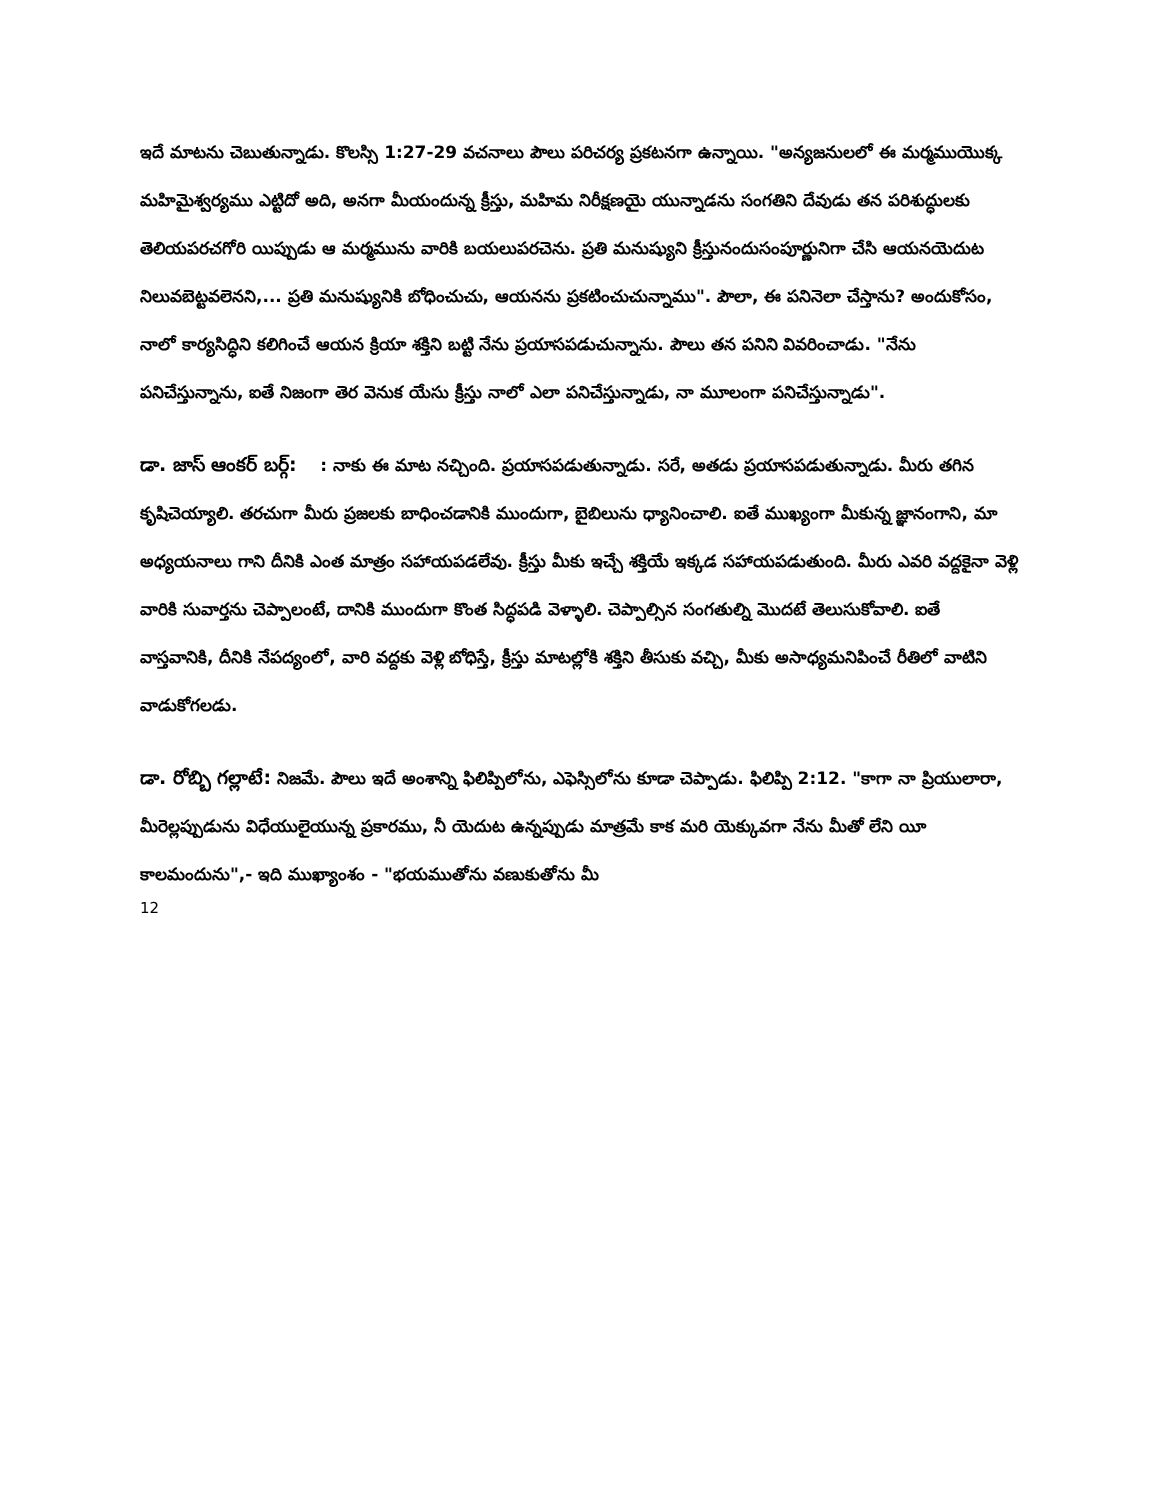ఇదే మాటను చెబుతున్నాడు. కొలస్సి 1:27-29 వచనాలు పౌలు పరిచర్య ప్రకటనగా ఉన్నాయి. "అన్యజనులలో ఈ మర్మముయొక్క మహిమైశ్వర్యము ఎట్టిదో అది, అనగా మీయందున్న క్రీస్తు, మహిమ నిరీక్షణయై యున్నాడను సంగతిని దేవుడు తన పరిశుద్ధులకు తెలియపరచగోరి యిప్పుడు ఆ మర్మమును వారికి బయలుపరచెను. ప్రతి మనుష్యుని క్రీస్తునందుసంపూర్ణునిగా చేసి ఆయనయెదుట నిలువబెట్టవలెనని,... ప్రతి మనుష్యునికి బోధించుచు, ఆయనను ప్రకటించుచున్నాము". పౌలా, ఈ పనినెలా చేస్తాను? అందుకోసం, నాలో కార్యసిద్ధిని కలిగించే ఆయన క్రియా శక్తిని బట్టి నేను ప్రయాసపడుచున్నాను. పౌలు తన పనిని వివరించాడు. "నేను పనిచేస్తున్నాను, ఐతే నిజంగా తెర వెనుక యేసు క్రీస్తు నాలో ఎలా పనిచేస్తున్నాడు, నా మూలంగా పనిచేస్తున్నాడు".
డా. జాస్ ఆంకర్ బర్గ్: : నాకు ఈ మాట నచ్చింది. ప్రయాసపడుతున్నాడు. సరే, అతడు ప్రయాసపడుతున్నాడు. మీరు తగిన కృషిచెయ్యాలి. తరచుగా మీరు ప్రజలకు బాధించడానికి ముందుగా, బైబిలును ధ్యానించాలి. ఐతే ముఖ్యంగా మీకున్న జ్ఞానంగాని, మా అధ్యయనాలు గాని దీనికి ఎంత మాత్రం సహాయపడలేవు. క్రీస్తు మీకు ఇచ్చే శక్తియే ఇక్కడ సహాయపడుతుంది. మీరు ఎవరి వద్దకైనా వెళ్లి వారికి సువార్తను చెప్పాలంటే, దానికి ముందుగా కొంత సిద్ధపడి వెళ్ళాలి. చెప్పాల్సిన సంగతుల్ని మొదటే తెలుసుకోవాలి. ఐతే వాస్తవానికి, దీనికి నేపద్యంలో, వారి వద్దకు వెళ్లి బోధిస్తే, క్రీస్తు మాటల్లోకి శక్తిని తీసుకు వచ్చి, మీకు అసాధ్యమనిపించే రీతిలో వాటిని వాడుకోగలడు.
డా. రోబ్బి గల్లాటే: నిజమే. పౌలు ఇదే అంశాన్ని ఫిలిప్పిలోను, ఎఫెస్సిలోను కూడా చెప్పాడు. ఫిలిప్పి 2:12. "కాగా నా ప్రియులారా, మీరెల్లప్పుడును విధేయులైయున్న ప్రకారము, నీ యెదుట ఉన్నప్పుడు మాత్రమే కాక మరి యెక్కువగా నేను మీతో లేని యీ కాలమందును",- ఇది ముఖ్యాంశం - "భయముతోను వణుకుతోను మీ
12